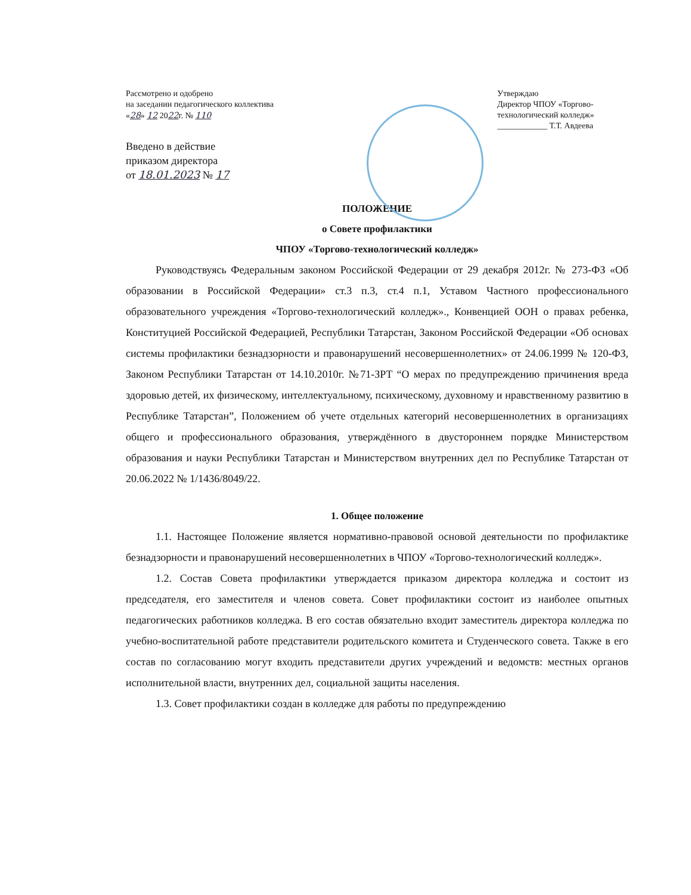Рассмотрено и одобрено
на заседании педагогического коллектива
«28» 12 2022г. № 110
Введено в действие
приказом директора
от 18.01.2023 № 17
Утверждаю
Директор ЧПОУ «Торгово-технологический колледж»
____________ Т.Т. Авдеева
ПОЛОЖЕНИЕ
о Совете профилактики
ЧПОУ «Торгово-технологический колледж»
Руководствуясь Федеральным законом Российской Федерации от 29 декабря 2012г. № 273-ФЗ «Об образовании в Российской Федерации» ст.3 п.3, ст.4 п.1, Уставом Частного профессионального образовательного учреждения «Торгово-технологический колледж»., Конвенцией ООН о правах ребенка, Конституцией Российской Федерацией, Республики Татарстан, Законом Российской Федерации «Об основах системы профилактики безнадзорности и правонарушений несовершеннолетних» от 24.06.1999 № 120-ФЗ, Законом Республики Татарстан от 14.10.2010г. №71-ЗРТ “О мерах по предупреждению причинения вреда здоровью детей, их физическому, интеллектуальному, психическому, духовному и нравственному развитию в Республике Татарстан”, Положением об учете отдельных категорий несовершеннолетних в организациях общего и профессионального образования, утверждённого в двустороннем порядке Министерством образования и науки Республики Татарстан и Министерством внутренних дел по Республике Татарстан от 20.06.2022 № 1/1436/8049/22.
1. Общее положение
1.1. Настоящее Положение является нормативно-правовой основой деятельности по профилактике безнадзорности и правонарушений несовершеннолетних в ЧПОУ «Торгово-технологический колледж».
1.2. Состав Совета профилактики утверждается приказом директора колледжа и состоит из председателя, его заместителя и членов совета. Совет профилактики состоит из наиболее опытных педагогических работников колледжа. В его состав обязательно входит заместитель директора колледжа по учебно-воспитательной работе представители родительского комитета и Студенческого совета. Также в его состав по согласованию могут входить представители других учреждений и ведомств: местных органов исполнительной власти, внутренних дел, социальной защиты населения.
1.3. Совет профилактики создан в колледже для работы по предупреждению